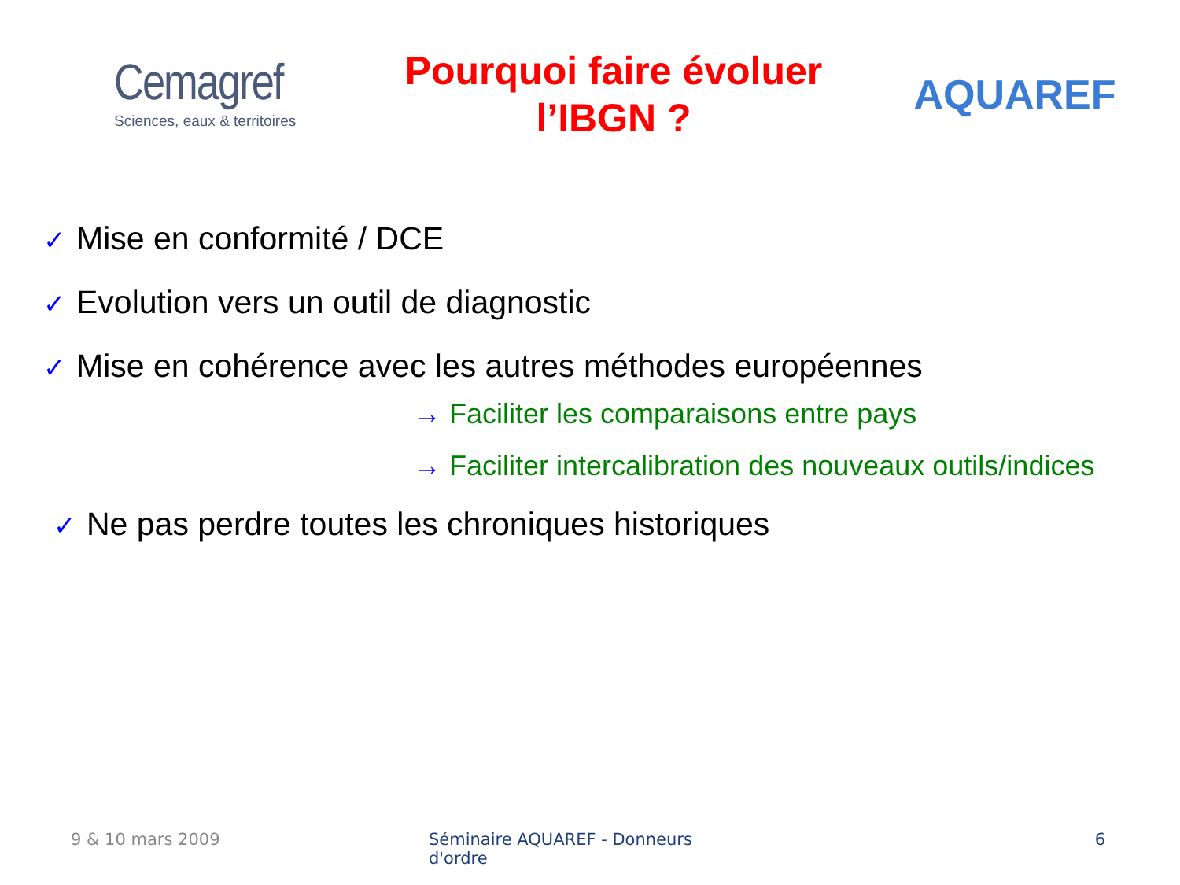Cemagref
Sciences, eaux & territoires
Pourquoi faire évoluer
l’IBGN ?
AQUAREF
✓ Mise en conformité / DCE
✓ Evolution vers un outil de diagnostic
✓ Mise en cohérence avec les autres méthodes européennes
→ Faciliter les comparaisons entre pays
→ Faciliter intercalibration des nouveaux outils/indices
✓ Ne pas perdre toutes les chroniques historiques
9 & 10 mars 2009 Séminaire AQUAREF - Donneurs d'ordre
6